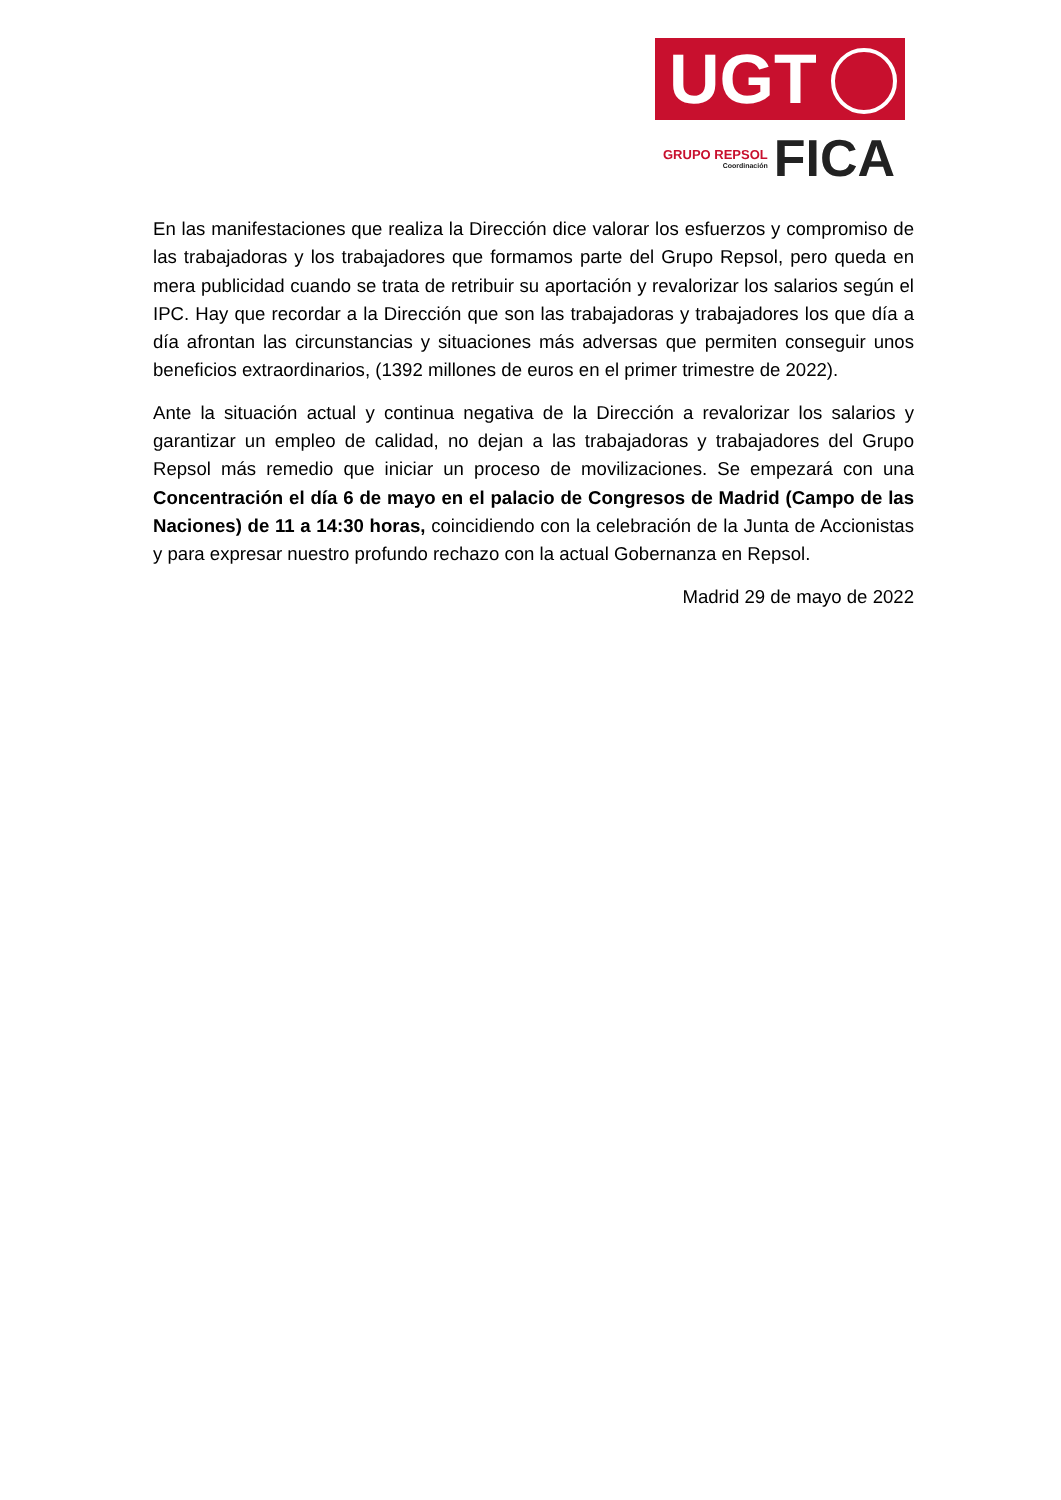UGT
GRUPO REPSOL
Coordinación
FICA
En las manifestaciones que realiza la Dirección dice valorar los esfuerzos y compromiso de las trabajadoras y los trabajadores que formamos parte del Grupo Repsol, pero queda en mera publicidad cuando se trata de retribuir su aportación y revalorizar los salarios según el IPC. Hay que recordar a la Dirección que son las trabajadoras y trabajadores los que día a día afrontan las circunstancias y situaciones más adversas que permiten conseguir unos beneficios extraordinarios, (1392 millones de euros en el primer trimestre de 2022).
Ante la situación actual y continua negativa de la Dirección a revalorizar los salarios y garantizar un empleo de calidad, no dejan a las trabajadoras y trabajadores del Grupo Repsol más remedio que iniciar un proceso de movilizaciones. Se empezará con una Concentración el día 6 de mayo en el palacio de Congresos de Madrid (Campo de las Naciones) de 11 a 14:30 horas, coincidiendo con la celebración de la Junta de Accionistas y para expresar nuestro profundo rechazo con la actual Gobernanza en Repsol.
Madrid 29 de mayo de 2022